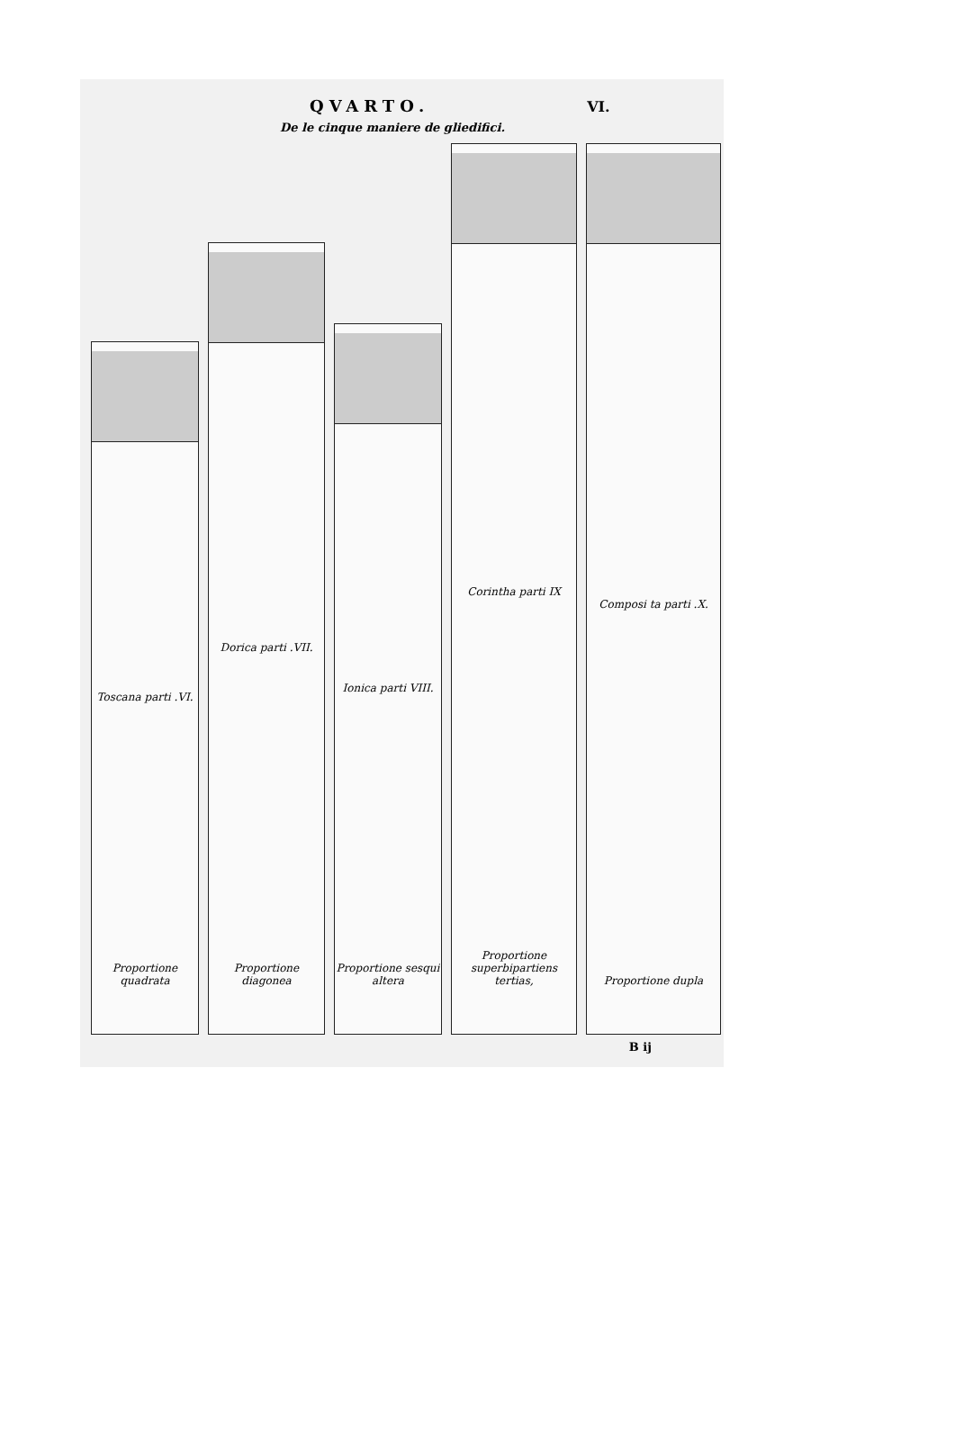QVARTO. VI.
De le cinque maniere de gliedifici.
Toscana parti .VI.
Proportione quadrata
Dorica parti .VII.
Proportione diagonea
Ionica parti VIII.
Proportione sesqui altera
Corintha parti IX
Proportione superbipartiens tertias,
Composi ta parti .X.
Proportione dupla
B ij